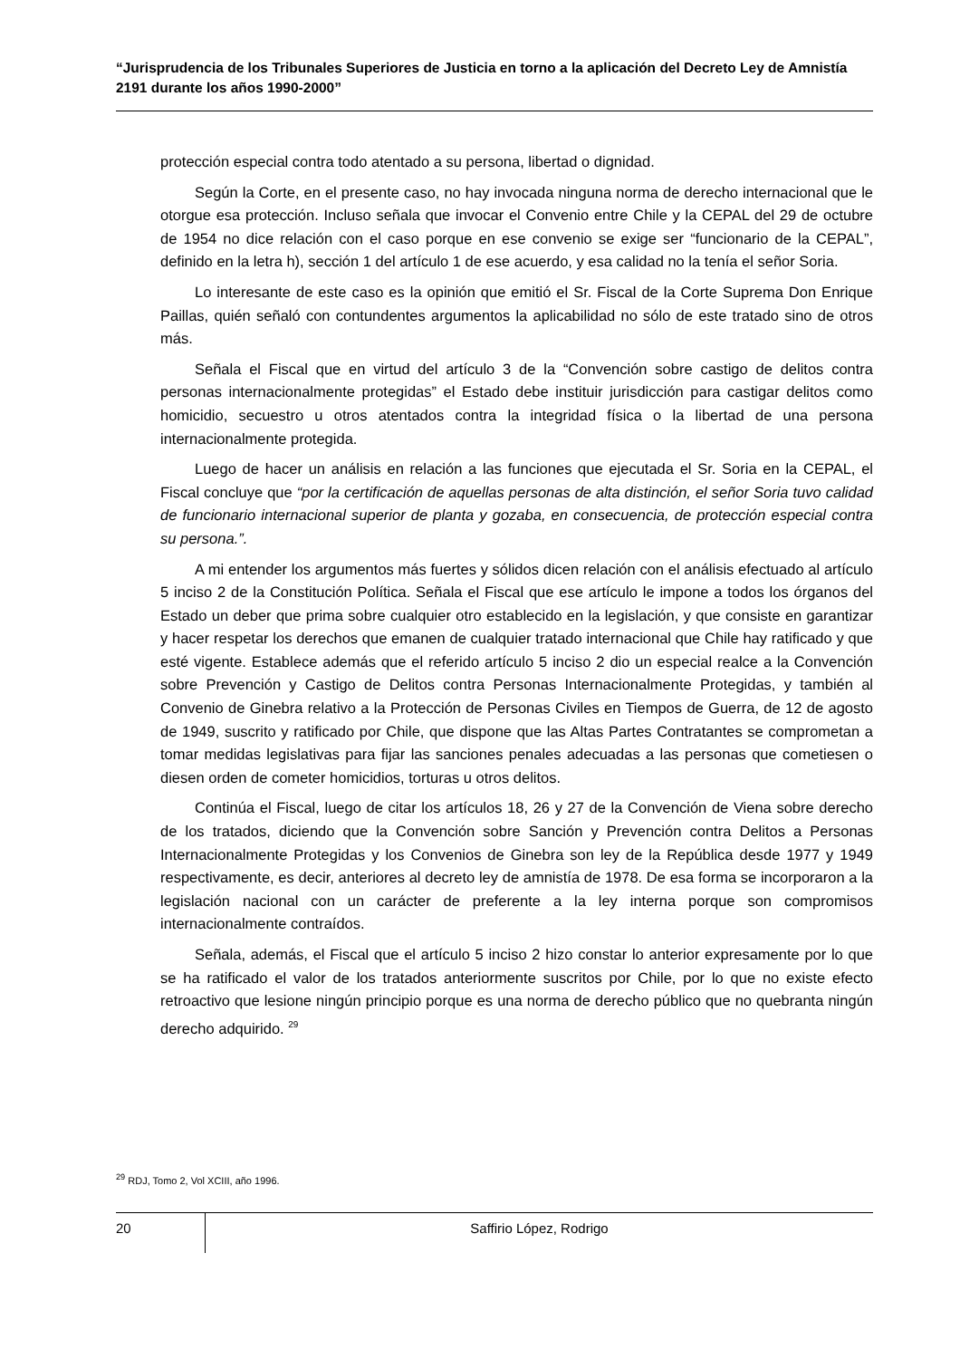“Jurisprudencia de los Tribunales Superiores de Justicia en torno a la aplicación del Decreto Ley de Amnistía 2191 durante los años 1990-2000”
protección especial contra todo atentado a su persona, libertad o dignidad.
Según la Corte, en el presente caso, no hay invocada ninguna norma de derecho internacional que le otorgue esa protección. Incluso señala que invocar el Convenio entre Chile y la CEPAL del 29 de octubre de 1954 no dice relación con el caso porque en ese convenio se exige ser “funcionario de la CEPAL”, definido en la letra h), sección 1 del artículo 1 de ese acuerdo, y esa calidad no la tenía el señor Soria.
Lo interesante de este caso es la opinión que emitió el Sr. Fiscal de la Corte Suprema Don Enrique Paillas, quién señaló con contundentes argumentos la aplicabilidad no sólo de este tratado sino de otros más.
Señala el Fiscal que en virtud del artículo 3 de la “Convención sobre castigo de delitos contra personas internacionalmente protegidas” el Estado debe instituir jurisdicción para castigar delitos como homicidio, secuestro u otros atentados contra la integridad física o la libertad de una persona internacionalmente protegida.
Luego de hacer un análisis en relación a las funciones que ejecutada el Sr. Soria en la CEPAL, el Fiscal concluye que “por la certificación de aquellas personas de alta distinción, el señor Soria tuvo calidad de funcionario internacional superior de planta y gozaba, en consecuencia, de protección especial contra su persona.”.
A mi entender los argumentos más fuertes y sólidos dicen relación con el análisis efectuado al artículo 5 inciso 2 de la Constitución Política. Señala el Fiscal que ese artículo le impone a todos los órganos del Estado un deber que prima sobre cualquier otro establecido en la legislación, y que consiste en garantizar y hacer respetar los derechos que emanen de cualquier tratado internacional que Chile hay ratificado y que esté vigente. Establece además que el referido artículo 5 inciso 2 dio un especial realce a la Convención sobre Prevención y Castigo de Delitos contra Personas Internacionalmente Protegidas, y también al Convenio de Ginebra relativo a la Protección de Personas Civiles en Tiempos de Guerra, de 12 de agosto de 1949, suscrito y ratificado por Chile, que dispone que las Altas Partes Contratantes se comprometan a tomar medidas legislativas para fijar las sanciones penales adecuadas a las personas que cometiesen o diesen orden de cometer homicidios, torturas u otros delitos.
Continúa el Fiscal, luego de citar los artículos 18, 26 y 27 de la Convención de Viena sobre derecho de los tratados, diciendo que la Convención sobre Sanción y Prevención contra Delitos a Personas Internacionalmente Protegidas y los Convenios de Ginebra son ley de la República desde 1977 y 1949 respectivamente, es decir, anteriores al decreto ley de amnistía de 1978. De esa forma se incorporaron a la legislación nacional con un carácter de preferente a la ley interna porque son compromisos internacionalmente contraídos.
Señala, además, el Fiscal que el artículo 5 inciso 2 hizo constar lo anterior expresamente por lo que se ha ratificado el valor de los tratados anteriormente suscritos por Chile, por lo que no existe efecto retroactivo que lesione ningún principio porque es una norma de derecho público que no quebranta ningún derecho adquirido. <sup>29</sup>
<sup>29</sup> RDJ, Tomo 2, Vol XCIII, año 1996.
20
Saffirio López, Rodrigo